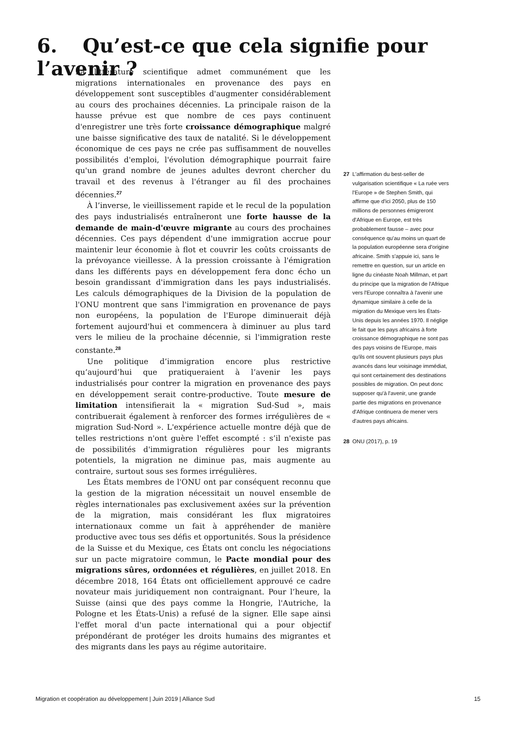6. Qu’est-ce que cela signifie pour l’avenir ?
La littérature scientifique admet communément que les migrations internationales en provenance des pays en développement sont susceptibles d'augmenter considérablement au cours des prochaines décennies. La principale raison de la hausse prévue est que nombre de ces pays continuent d'enregistrer une très forte croissance démographique malgré une baisse significative des taux de natalité. Si le développement économique de ces pays ne crée pas suffisamment de nouvelles possibilités d'emploi, l'évolution démographique pourrait faire qu'un grand nombre de jeunes adultes devront chercher du travail et des revenus à l'étranger au fil des prochaines décennies.<sup>27</sup>
À l’inverse, le vieillissement rapide et le recul de la population des pays industrialisés entraîneront une forte hausse de la demande de main-d'œuvre migrante au cours des prochaines décennies. Ces pays dépendent d'une immigration accrue pour maintenir leur économie à flot et couvrir les coûts croissants de la prévoyance vieillesse. À la pression croissante à l'émigration dans les différents pays en développement fera donc écho un besoin grandissant d'immigration dans les pays industrialisés. Les calculs démographiques de la Division de la population de l'ONU montrent que sans l'immigration en provenance de pays non européens, la population de l'Europe diminuerait déjà fortement aujourd'hui et commencera à diminuer au plus tard vers le milieu de la prochaine décennie, si l'immigration reste constante.<sup>28</sup>
Une politique d’immigration encore plus restrictive qu’aujourd’hui que pratiqueraient à l’avenir les pays industrialisés pour contrer la migration en provenance des pays en développement serait contre-productive. Toute mesure de limitation intensifierait la « migration Sud-Sud », mais contribuerait également à renforcer des formes irrégulières de « migration Sud-Nord ». L'expérience actuelle montre déjà que de telles restrictions n'ont guère l'effet escompté : s’il n'existe pas de possibilités d'immigration régulières pour les migrants potentiels, la migration ne diminue pas, mais augmente au contraire, surtout sous ses formes irrégulières.
Les États membres de l'ONU ont par conséquent reconnu que la gestion de la migration nécessitait un nouvel ensemble de règles internationales pas exclusivement axées sur la prévention de la migration, mais considérant les flux migratoires internationaux comme un fait à appréhender de manière productive avec tous ses défis et opportunités. Sous la présidence de la Suisse et du Mexique, ces États ont conclu les négociations sur un pacte migratoire commun, le Pacte mondial pour des migrations sûres, ordonnées et régulières, en juillet 2018. En décembre 2018, 164 États ont officiellement approuvé ce cadre novateur mais juridiquement non contraignant. Pour l’heure, la Suisse (ainsi que des pays comme la Hongrie, l'Autriche, la Pologne et les États-Unis) a refusé de la signer. Elle sape ainsi l'effet moral d'un pacte international qui a pour objectif prépondérant de protéger les droits humains des migrantes et des migrants dans les pays au régime autoritaire.
27 L'affirmation du best-seller de vulgarisation scientifique « La ruée vers l'Europe » de Stephen Smith, qui affirme que d'ici 2050, plus de 150 millions de personnes émigreront d'Afrique en Europe, est très probablement fausse – avec pour conséquence qu'au moins un quart de la population européenne sera d'origine africaine. Smith s'appuie ici, sans le remettre en question, sur un article en ligne du cinéaste Noah Millman, et part du principe que la migration de l'Afrique vers l'Europe connaîtra à l'avenir une dynamique similaire à celle de la migration du Mexique vers les États-Unis depuis les années 1970. Il néglige le fait que les pays africains à forte croissance démographique ne sont pas des pays voisins de l'Europe, mais qu'ils ont souvent plusieurs pays plus avancés dans leur voisinage immédiat, qui sont certainement des destinations possibles de migration. On peut donc supposer qu'à l'avenir, une grande partie des migrations en provenance d'Afrique continuera de mener vers d'autres pays africains.
28 ONU (2017), p. 19
Migration et coopération au développement | Juin 2019 | Alliance Sud 15